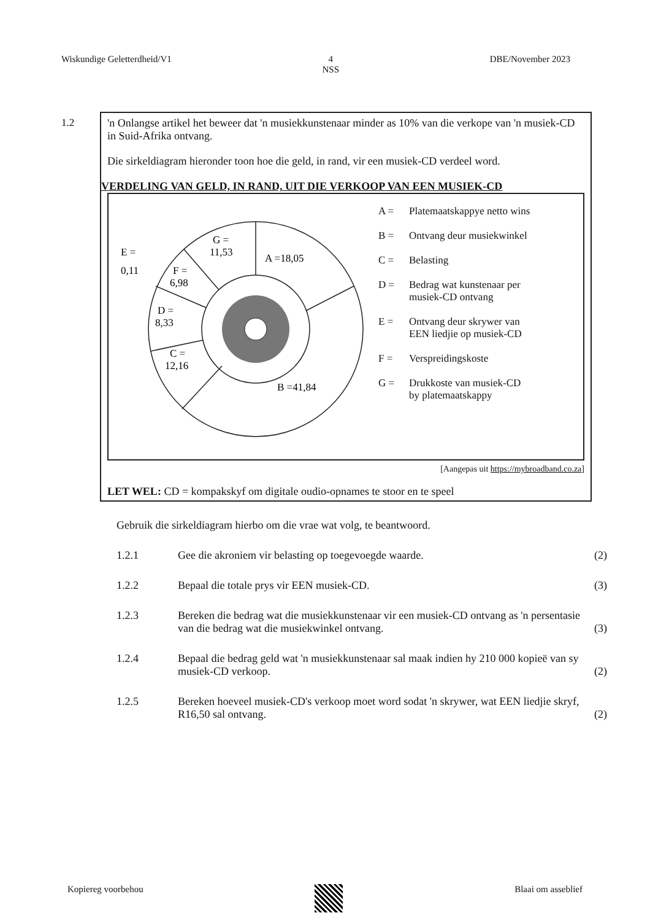Wiskundige Geletterdheid/V1 4
NSS
DBE/November 2023
1.2 'n Onlangse artikel het beweer dat 'n musiekkunstenaar minder as 10% van die verkope van 'n musiek-CD in Suid-Afrika ontvang.
Die sirkeldiagram hieronder toon hoe die geld, in rand, vir een musiek-CD verdeel word.
VERDELING VAN GELD, IN RAND, UIT DIE VERKOOP VAN EEN MUSIEK-CD
G =
11,53
A =18,05
B =41,84
C =
12,16
D =
8,33
F =
6,98
E =
0,11
A = Platemaatskappye netto wins
B = Ontvang deur musiekwinkel
C = Belasting
D = Bedrag wat kunstenaar per
musiek-CD ontvang
E = Ontvang deur skrywer van
EEN liedjie op musiek-CD
F = Verspreidingskoste
G = Drukkoste van musiek-CD
by platemaatskappy
[Aangepas uit https://mybroadband.co.za]
LET WEL: CD = kompakskyf om digitale oudio-opnames te stoor en te speel
Gebruik die sirkeldiagram hierbo om die vrae wat volg, te beantwoord.
1.2.1
Gee die akroniem vir belasting op toegevoegde waarde.
(2)
1.2.2
Bepaal die totale prys vir EEN musiek-CD.
(3)
1.2.3
Bereken die bedrag wat die musiekkunstenaar vir een musiek-CD ontvang as 'n persentasie van die bedrag wat die musiekwinkel ontvang.
(3)
1.2.4
Bepaal die bedrag geld wat 'n musiekkunstenaar sal maak indien hy 210 000 kopieë van sy musiek-CD verkoop.
(2)
1.2.5
Bereken hoeveel musiek-CD's verkoop moet word sodat 'n skrywer, wat EEN liedjie skryf, R16,50 sal ontvang.
(2)
Kopiereg voorbehou Blaai om asseblief